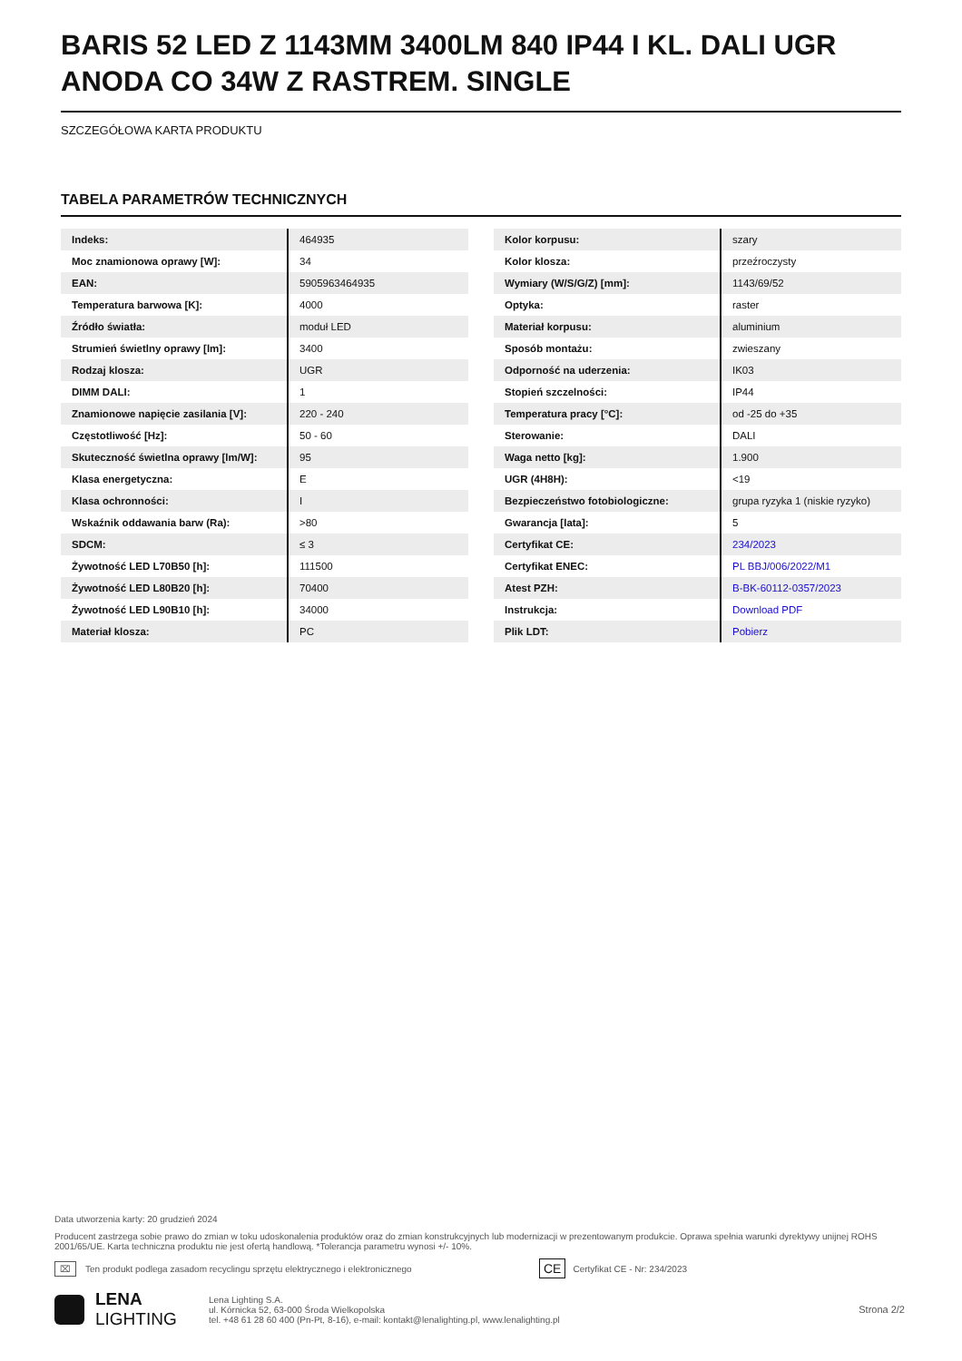BARIS 52 LED Z 1143MM 3400LM 840 IP44 I KL. DALI UGR ANODA CO 34W Z RASTREM. SINGLE
SZCZEGÓŁOWA KARTA PRODUKTU
TABELA PARAMETRÓW TECHNICZNYCH
| Indeks: | 464935 |
| Moc znamionowa oprawy [W]: | 34 |
| EAN: | 5905963464935 |
| Temperatura barwowa [K]: | 4000 |
| Źródło światła: | moduł LED |
| Strumień świetlny oprawy [lm]: | 3400 |
| Rodzaj klosza: | UGR |
| DIMM DALI: | 1 |
| Znamionowe napięcie zasilania [V]: | 220 - 240 |
| Częstotliwość [Hz]: | 50 - 60 |
| Skuteczność świetlna oprawy [lm/W]: | 95 |
| Klasa energetyczna: | E |
| Klasa ochronności: | I |
| Wskaźnik oddawania barw (Ra): | >80 |
| SDCM: | ≤ 3 |
| Żywotność LED L70B50 [h]: | 111500 |
| Żywotność LED L80B20 [h]: | 70400 |
| Żywotność LED L90B10 [h]: | 34000 |
| Materiał klosza: | PC |
| Kolor korpusu: | szary |
| Kolor klosza: | przeźroczysty |
| Wymiary (W/S/G/Z) [mm]: | 1143/69/52 |
| Optyka: | raster |
| Materiał korpusu: | aluminium |
| Sposób montażu: | zwieszany |
| Odporność na uderzenia: | IK03 |
| Stopień szczelności: | IP44 |
| Temperatura pracy [°C]: | od -25 do +35 |
| Sterowanie: | DALI |
| Waga netto [kg]: | 1.900 |
| UGR (4H8H): | <19 |
| Bezpieczeństwo fotobiologiczne: | grupa ryzyka 1 (niskie ryzyko) |
| Gwarancja [lata]: | 5 |
| Certyfikat CE: | 234/2023 |
| Certyfikat ENEC: | PL BBJ/006/2022/M1 |
| Atest PZH: | B-BK-60112-0357/2023 |
| Instrukcja: | Download PDF |
| Plik LDT: | Pobierz |
Data utworzenia karty: 20 grudzień 2024
Producent zastrzega sobie prawo do zmian w toku udoskonalenia produktów oraz do zmian konstrukcyjnych lub modernizacji w prezentowanym produkcie. Oprawa spełnia warunki dyrektywy unijnej ROHS 2001/65/UE. Karta techniczna produktu nie jest ofertą handlową. *Tolerancja parametru wynosi +/- 10%.
⌧ Ten produkt podlega zasadom recyclingu sprzętu elektrycznego i elektronicznego CE Certyfikat CE - Nr: 234/2023
LENA
LIGHTING
Lena Lighting S.A.
ul. Kórnicka 52, 63-000 Środa Wielkopolska
tel. +48 61 28 60 400 (Pn-Pt, 8-16), e-mail: kontakt@lenalighting.pl, www.lenalighting.pl
Strona 2/2